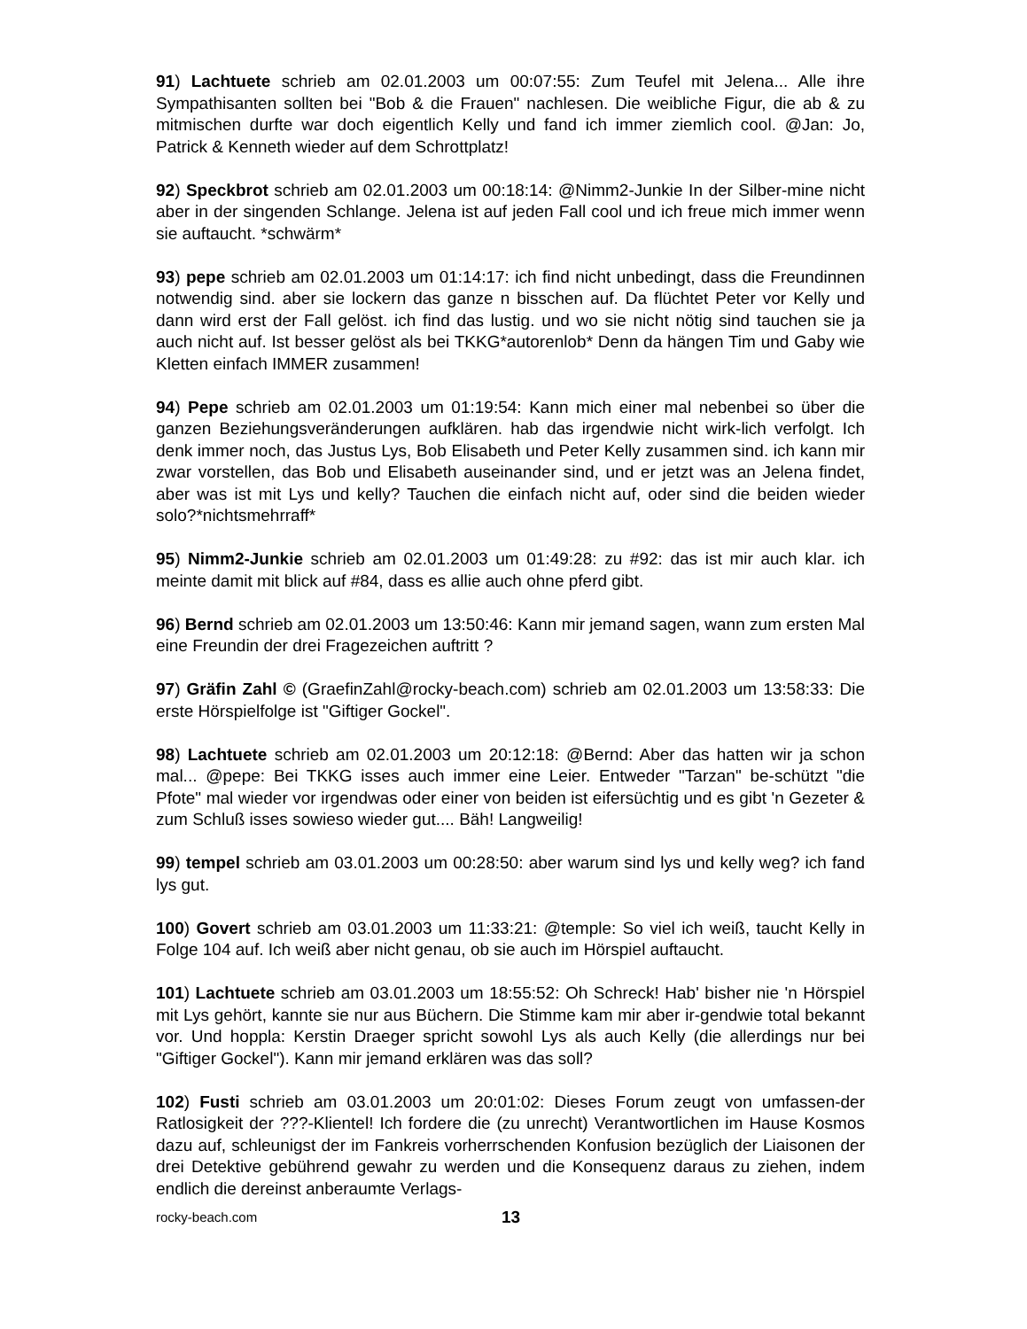91) Lachtuete schrieb am 02.01.2003 um 00:07:55: Zum Teufel mit Jelena... Alle ihre Sympathisanten sollten bei "Bob & die Frauen" nachlesen. Die weibliche Figur, die ab & zu mitmischen durfte war doch eigentlich Kelly und fand ich immer ziemlich cool. @Jan: Jo, Patrick & Kenneth wieder auf dem Schrottplatz!
92) Speckbrot schrieb am 02.01.2003 um 00:18:14: @Nimm2-Junkie In der Silber-mine nicht aber in der singenden Schlange. Jelena ist auf jeden Fall cool und ich freue mich immer wenn sie auftaucht. *schwärm*
93) pepe schrieb am 02.01.2003 um 01:14:17: ich find nicht unbedingt, dass die Freundinnen notwendig sind. aber sie lockern das ganze n bisschen auf. Da flüchtet Peter vor Kelly und dann wird erst der Fall gelöst. ich find das lustig. und wo sie nicht nötig sind tauchen sie ja auch nicht auf. Ist besser gelöst als bei TKKG*autorenlob* Denn da hängen Tim und Gaby wie Kletten einfach IMMER zusammen!
94) Pepe schrieb am 02.01.2003 um 01:19:54: Kann mich einer mal nebenbei so über die ganzen Beziehungsveränderungen aufklären. hab das irgendwie nicht wirk-lich verfolgt. Ich denk immer noch, das Justus Lys, Bob Elisabeth und Peter Kelly zusammen sind. ich kann mir zwar vorstellen, das Bob und Elisabeth auseinander sind, und er jetzt was an Jelena findet, aber was ist mit Lys und kelly? Tauchen die einfach nicht auf, oder sind die beiden wieder solo?*nichtsmehrraff*
95) Nimm2-Junkie schrieb am 02.01.2003 um 01:49:28: zu #92: das ist mir auch klar. ich meinte damit mit blick auf #84, dass es allie auch ohne pferd gibt.
96) Bernd schrieb am 02.01.2003 um 13:50:46: Kann mir jemand sagen, wann zum ersten Mal eine Freundin der drei Fragezeichen auftritt ?
97) Gräfin Zahl © (GraefinZahl@rocky-beach.com) schrieb am 02.01.2003 um 13:58:33: Die erste Hörspielfolge ist "Giftiger Gockel".
98) Lachtuete schrieb am 02.01.2003 um 20:12:18: @Bernd: Aber das hatten wir ja schon mal... @pepe: Bei TKKG isses auch immer eine Leier. Entweder "Tarzan" be-schützt "die Pfote" mal wieder vor irgendwas oder einer von beiden ist eifersüchtig und es gibt 'n Gezeter & zum Schluß isses sowieso wieder gut.... Bäh! Langweilig!
99) tempel schrieb am 03.01.2003 um 00:28:50: aber warum sind lys und kelly weg? ich fand lys gut.
100) Govert schrieb am 03.01.2003 um 11:33:21: @temple: So viel ich weiß, taucht Kelly in Folge 104 auf. Ich weiß aber nicht genau, ob sie auch im Hörspiel auftaucht.
101) Lachtuete schrieb am 03.01.2003 um 18:55:52: Oh Schreck! Hab' bisher nie 'n Hörspiel mit Lys gehört, kannte sie nur aus Büchern. Die Stimme kam mir aber ir-gendwie total bekannt vor. Und hoppla: Kerstin Draeger spricht sowohl Lys als auch Kelly (die allerdings nur bei "Giftiger Gockel"). Kann mir jemand erklären was das soll?
102) Fusti schrieb am 03.01.2003 um 20:01:02: Dieses Forum zeugt von umfassen-der Ratlosigkeit der ???-Klientel! Ich fordere die (zu unrecht) Verantwortlichen im Hause Kosmos dazu auf, schleunigst der im Fankreis vorherrschenden Konfusion bezüglich der Liaisonen der drei Detektive gebührend gewahr zu werden und die Konsequenz daraus zu ziehen, indem endlich die dereinst anberaumte Verlags-
rocky-beach.com 13